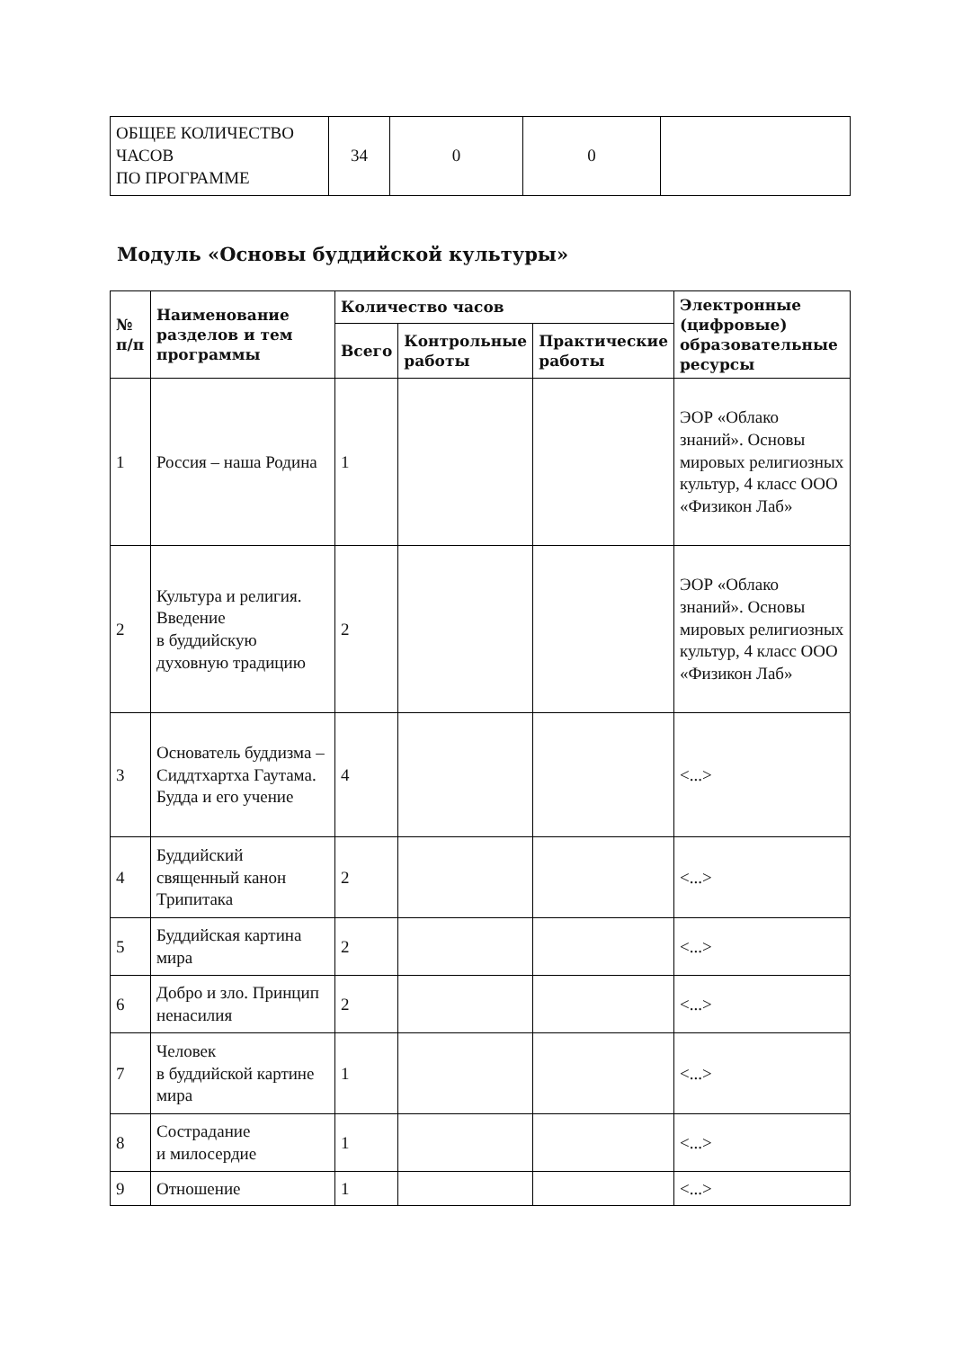| ОБЩЕЕ КОЛИЧЕСТВО ЧАСОВ ПО ПРОГРАММЕ | 34 | 0 | 0 | |
Модуль «Основы буддийской культуры»
| № п/п | Наименование разделов и тем программы | Количество часов | | | Электронные (цифровые) образовательные ресурсы |
| --- | --- | --- | --- | --- | --- |
| | | Всего | Контрольные работы | Практические работы | |
| 1 | Россия – наша Родина | 1 | | | ЭОР «Облако знаний». Основы мировых религиозных культур, 4 класс ООО «Физикон Лаб» |
| 2 | Культура и религия. Введение в буддийскую духовную традицию | 2 | | | ЭОР «Облако знаний». Основы мировых религиозных культур, 4 класс ООО «Физикон Лаб» |
| 3 | Основатель буддизма – Сиддтхартха Гаутама. Будда и его учение | 4 | | | <...> |
| 4 | Буддийский священный канон Трипитака | 2 | | | <...> |
| 5 | Буддийская картина мира | 2 | | | <...> |
| 6 | Добро и зло. Принцип ненасилия | 2 | | | <...> |
| 7 | Человек в буддийской картине мира | 1 | | | <...> |
| 8 | Сострадание и милосердие | 1 | | | <...> |
| 9 | Отношение | 1 | | | <...> |